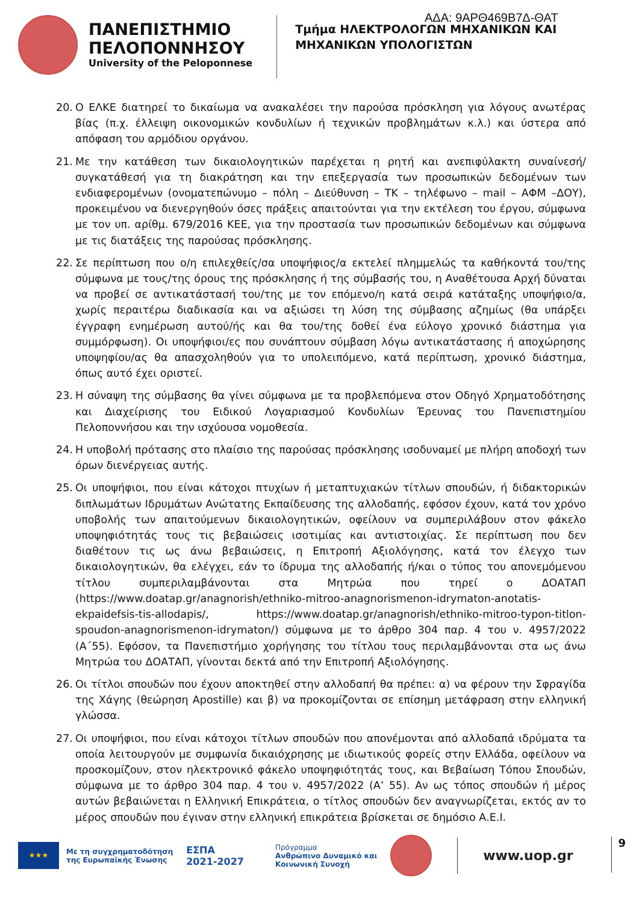ΑΔΑ: 9ΑΡΘ469Β7Δ-ΘΑΤ
ΠΑΝΕΠΙΣΤΗΜΙΟ
ΠΕΛΟΠΟΝΝΗΣΟΥ
University of the Peloponnese
Τμήμα ΗΛΕΚΤΡΟΛΟΓΩΝ ΜΗΧΑΝΙΚΩΝ ΚΑΙ
ΜΗΧΑΝΙΚΩΝ ΥΠΟΛΟΓΙΣΤΩΝ
20. Ο ΕΛΚΕ διατηρεί το δικαίωμα να ανακαλέσει την παρούσα πρόσκληση για λόγους ανωτέρας βίας (π.χ. έλλειψη οικονομικών κονδυλίων ή τεχνικών προβλημάτων κ.λ.) και ύστερα από απόφαση του αρμόδιου οργάνου.
21. Με την κατάθεση των δικαιολογητικών παρέχεται η ρητή και ανεπιφύλακτη συναίνεσή/ συγκατάθεσή για τη διακράτηση και την επεξεργασία των προσωπικών δεδομένων των ενδιαφερομένων (ονοματεπώνυμο – πόλη – Διεύθυνση – ΤΚ – τηλέφωνο – mail – ΑΦΜ –ΔΟΥ), προκειμένου να διενεργηθούν όσες πράξεις απαιτούνται για την εκτέλεση του έργου, σύμφωνα με τον υπ. αρίθμ. 679/2016 ΚΕΕ, για την προστασία των προσωπικών δεδομένων και σύμφωνα με τις διατάξεις της παρούσας πρόσκλησης.
22. Σε περίπτωση που ο/η επιλεχθείς/σα υποψήφιος/α εκτελεί πλημμελώς τα καθήκοντά του/της σύμφωνα με τους/της όρους της πρόσκλησης ή της σύμβασής του, η Αναθέτουσα Αρχή δύναται να προβεί σε αντικατάστασή του/της με τον επόμενο/η κατά σειρά κατάταξης υποψήφιο/α, χωρίς περαιτέρω διαδικασία και να αξιώσει τη λύση της σύμβασης αζημίως (θα υπάρξει έγγραφη ενημέρωση αυτού/ής και θα του/της δοθεί ένα εύλογο χρονικό διάστημα για συμμόρφωση). Οι υποψήφιοι/ες που συνάπτουν σύμβαση λόγω αντικατάστασης ή αποχώρησης υποψηφίου/ας θα απασχοληθούν για το υπολειπόμενο, κατά περίπτωση, χρονικό διάστημα, όπως αυτό έχει οριστεί.
23. Η σύναψη της σύμβασης θα γίνει σύμφωνα με τα προβλεπόμενα στον Οδηγό Χρηματοδότησης και Διαχείρισης του Ειδικού Λογαριασμού Κονδυλίων Έρευνας του Πανεπιστημίου Πελοποννήσου και την ισχύουσα νομοθεσία.
24. Η υποβολή πρότασης στο πλαίσιο της παρούσας πρόσκλησης ισοδυναμεί με πλήρη αποδοχή των όρων διενέργειας αυτής.
25. Οι υποψήφιοι, που είναι κάτοχοι πτυχίων ή μεταπτυχιακών τίτλων σπουδών, ή διδακτορικών διπλωμάτων Ιδρυμάτων Ανώτατης Εκπαίδευσης της αλλοδαπής, εφόσον έχουν, κατά τον χρόνο υποβολής των απαιτούμενων δικαιολογητικών, οφείλουν να συμπεριλάβουν στον φάκελο υποψηφιότητάς τους τις βεβαιώσεις ισοτιμίας και αντιστοιχίας. Σε περίπτωση που δεν διαθέτουν τις ως άνω βεβαιώσεις, η Επιτροπή Αξιολόγησης, κατά τον έλεγχο των δικαιολογητικών, θα ελέγχει, εάν το ίδρυμα της αλλοδαπής ή/και ο τύπος του απονεμόμενου τίτλου συμπεριλαμβάνονται στα Μητρώα που τηρεί ο ΔΟΑΤΑΠ (https://www.doatap.gr/anagnorish/ethniko-mitroo-anagnorismenon-idrymaton-anotatis-ekpaidefsis-tis-allodapis/, https://www.doatap.gr/anagnorish/ethniko-mitroo-typon-titlon-spoudon-anagnorismenon-idrymaton/) σύμφωνα με το άρθρο 304 παρ. 4 του ν. 4957/2022 (Α΄55). Εφόσον, τα Πανεπιστήμιο χορήγησης του τίτλου τους περιλαμβάνονται στα ως άνω Μητρώα του ΔΟΑΤΑΠ, γίνονται δεκτά από την Επιτροπή Αξιολόγησης.
26. Οι τίτλοι σπουδών που έχουν αποκτηθεί στην αλλοδαπή θα πρέπει: α) να φέρουν την Σφραγίδα της Χάγης (θεώρηση Apostille) και β) να προκομίζονται σε επίσημη μετάφραση στην ελληνική γλώσσα.
27. Οι υποψήφιοι, που είναι κάτοχοι τίτλων σπουδών που απονέμονται από αλλοδαπά ιδρύματα τα οποία λειτουργούν με συμφωνία δικαιόχρησης με ιδιωτικούς φορείς στην Ελλάδα, οφείλουν να προσκομίζουν, στον ηλεκτρονικό φάκελο υποψηφιότητάς τους, και Βεβαίωση Τόπου Σπουδών, σύμφωνα με το άρθρο 304 παρ. 4 του ν. 4957/2022 (Α’ 55). Αν ως τόπος σπουδών ή μέρος αυτών βεβαιώνεται η Ελληνική Επικράτεια, ο τίτλος σπουδών δεν αναγνωρίζεται, εκτός αν το μέρος σπουδών που έγιναν στην ελληνική επικράτεια βρίσκεται σε δημόσιο Α.Ε.Ι.
★★★
Με τη συγχρηματοδότηση
της Ευρωπαϊκής Ένωσης
ΕΣΠΑ
2021-2027
Πρόγραμμα
Ανθρώπινο Δυναμικό και
Κοινωνική Συνοχή
www.uop.gr
9